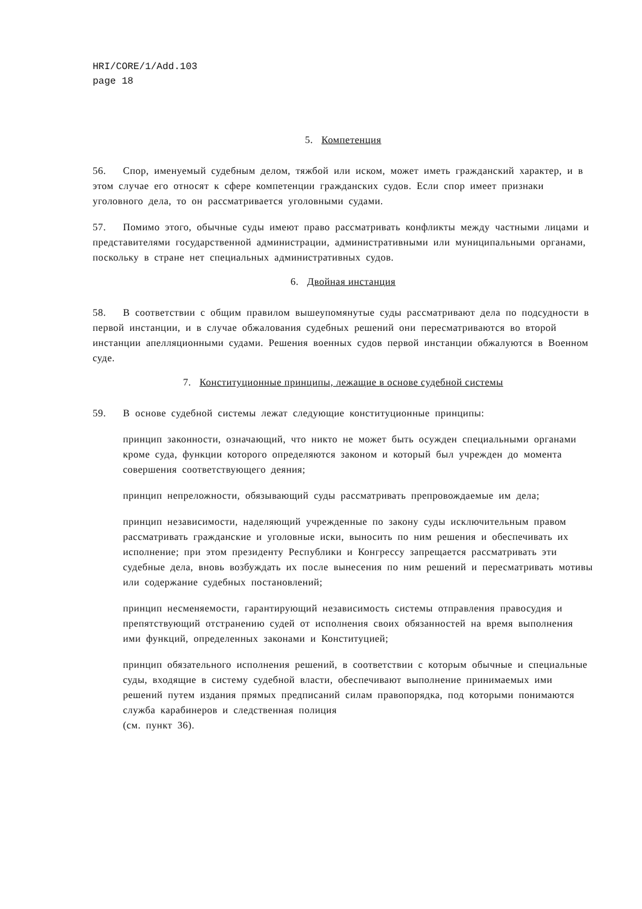HRI/CORE/1/Add.103
page 18
5. Компетенция
56. Спор, именуемый судебным делом, тяжбой или иском, может иметь гражданский характер, и в этом случае его относят к сфере компетенции гражданских судов. Если спор имеет признаки уголовного дела, то он рассматривается уголовными судами.
57. Помимо этого, обычные суды имеют право рассматривать конфликты между частными лицами и представителями государственной администрации, административными или муниципальными органами, поскольку в стране нет специальных административных судов.
6. Двойная инстанция
58. В соответствии с общим правилом вышеупомянутые суды рассматривают дела по подсудности в первой инстанции, и в случае обжалования судебных решений они пересматриваются во второй инстанции апелляционными судами. Решения военных судов первой инстанции обжалуются в Военном суде.
7. Конституционные принципы, лежащие в основе судебной системы
59. В основе судебной системы лежат следующие конституционные принципы:
принцип законности, означающий, что никто не может быть осужден специальными органами кроме суда, функции которого определяются законом и который был учрежден до момента совершения соответствующего деяния;
принцип непреложности, обязывающий суды рассматривать препровождаемые им дела;
принцип независимости, наделяющий учрежденные по закону суды исключительным правом рассматривать гражданские и уголовные иски, выносить по ним решения и обеспечивать их исполнение; при этом президенту Республики и Конгрессу запрещается рассматривать эти судебные дела, вновь возбуждать их после вынесения по ним решений и пересматривать мотивы или содержание судебных постановлений;
принцип несменяемости, гарантирующий независимость системы отправления правосудия и препятствующий отстранению судей от исполнения своих обязанностей на время выполнения ими функций, определенных законами и Конституцией;
принцип обязательного исполнения решений, в соответствии с которым обычные и специальные суды, входящие в систему судебной власти, обеспечивают выполнение принимаемых ими решений путем издания прямых предписаний силам правопорядка, под которыми понимаются служба карабинеров и следственная полиция
(см. пункт 36).